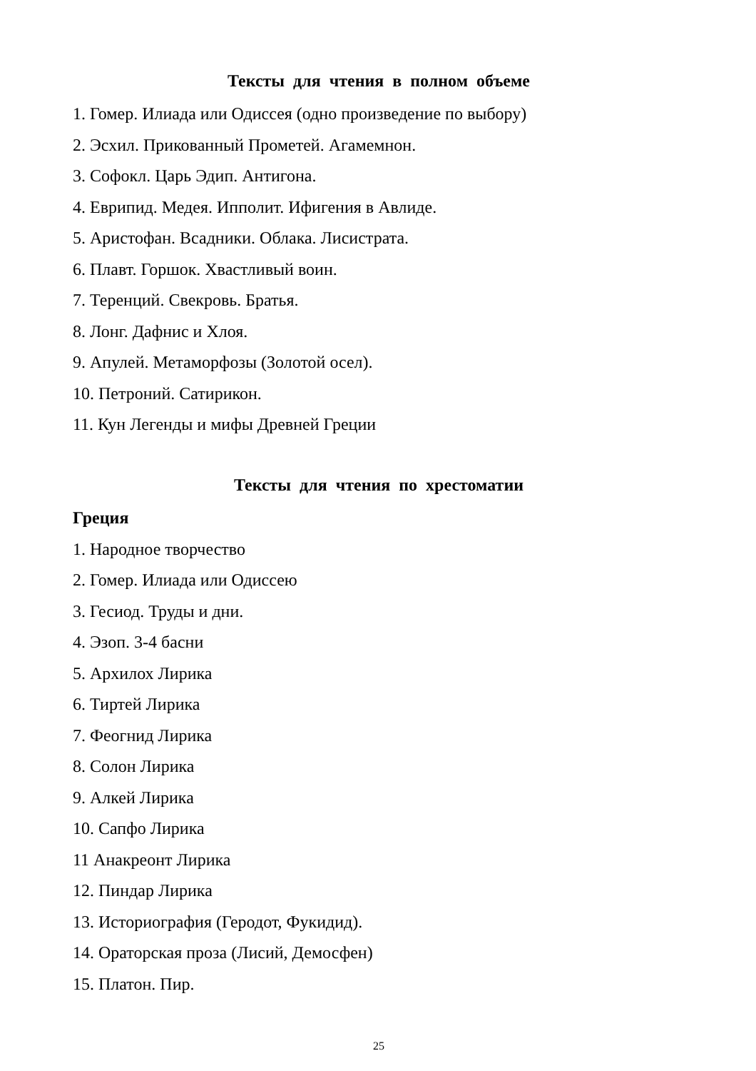Тексты для чтения в полном объеме
1. Гомер. Илиада или Одиссея (одно произведение по выбору)
2. Эсхил. Прикованный Прометей. Агамемнон.
3. Софокл. Царь Эдип. Антигона.
4. Еврипид. Медея. Ипполит. Ифигения в Авлиде.
5. Аристофан. Всадники. Облака. Лисистрата.
6. Плавт. Горшок. Хвастливый воин.
7. Теренций. Свекровь. Братья.
8. Лонг. Дафнис и Хлоя.
9. Апулей. Метаморфозы (Золотой осел).
10. Петроний. Сатирикон.
11. Кун Легенды и мифы Древней Греции
Тексты для чтения по хрестоматии
Греция
1. Народное творчество
2. Гомер. Илиада или Одиссею
3. Гесиод. Труды и дни.
4. Эзоп. 3-4 басни
5. Архилох Лирика
6. Тиртей Лирика
7. Феогнид Лирика
8. Солон Лирика
9. Алкей Лирика
10. Сапфо Лирика
11 Анакреонт Лирика
12. Пиндар Лирика
13. Историография (Геродот, Фукидид).
14. Ораторская проза (Лисий, Демосфен)
15. Платон. Пир.
25